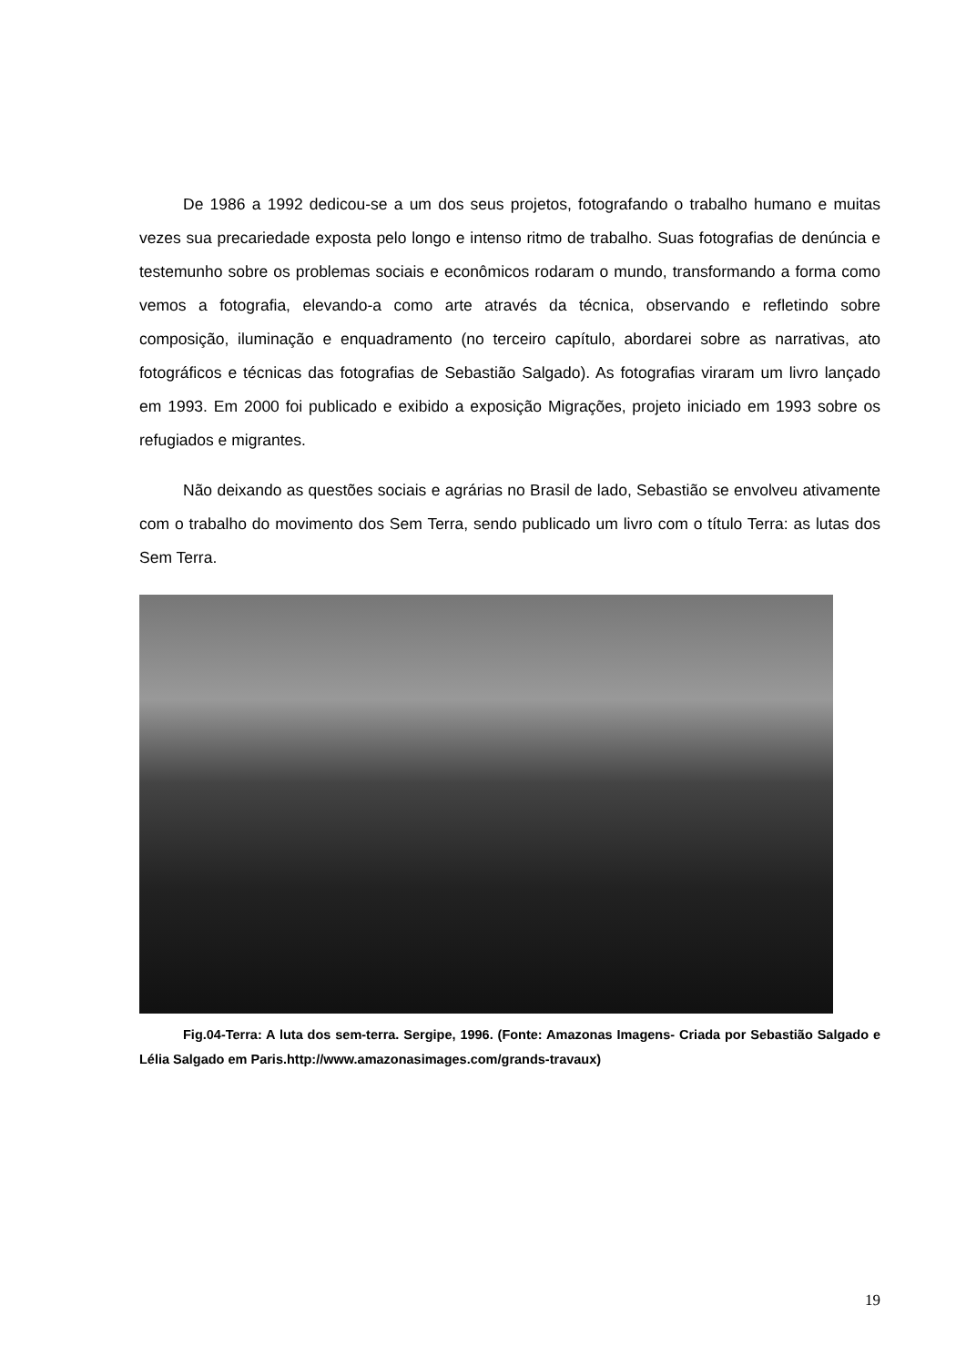De 1986 a 1992 dedicou-se a um dos seus projetos, fotografando o trabalho humano e muitas vezes sua precariedade exposta pelo longo e intenso ritmo de trabalho. Suas fotografias de denúncia e testemunho sobre os problemas sociais e econômicos rodaram o mundo, transformando a forma como vemos a fotografia, elevando-a como arte através da técnica, observando e refletindo sobre composição, iluminação e enquadramento (no terceiro capítulo, abordarei sobre as narrativas, ato fotográficos e técnicas das fotografias de Sebastião Salgado). As fotografias viraram um livro lançado em 1993. Em 2000 foi publicado e exibido a exposição Migrações, projeto iniciado em 1993 sobre os refugiados e migrantes.
Não deixando as questões sociais e agrárias no Brasil de lado, Sebastião se envolveu ativamente com o trabalho do movimento dos Sem Terra, sendo publicado um livro com o título Terra: as lutas dos Sem Terra.
Fig.04-Terra: A luta dos sem-terra. Sergipe, 1996. (Fonte: Amazonas Imagens- Criada por Sebastião Salgado e Lélia Salgado em Paris.http://www.amazonasimages.com/grands-travaux)
19